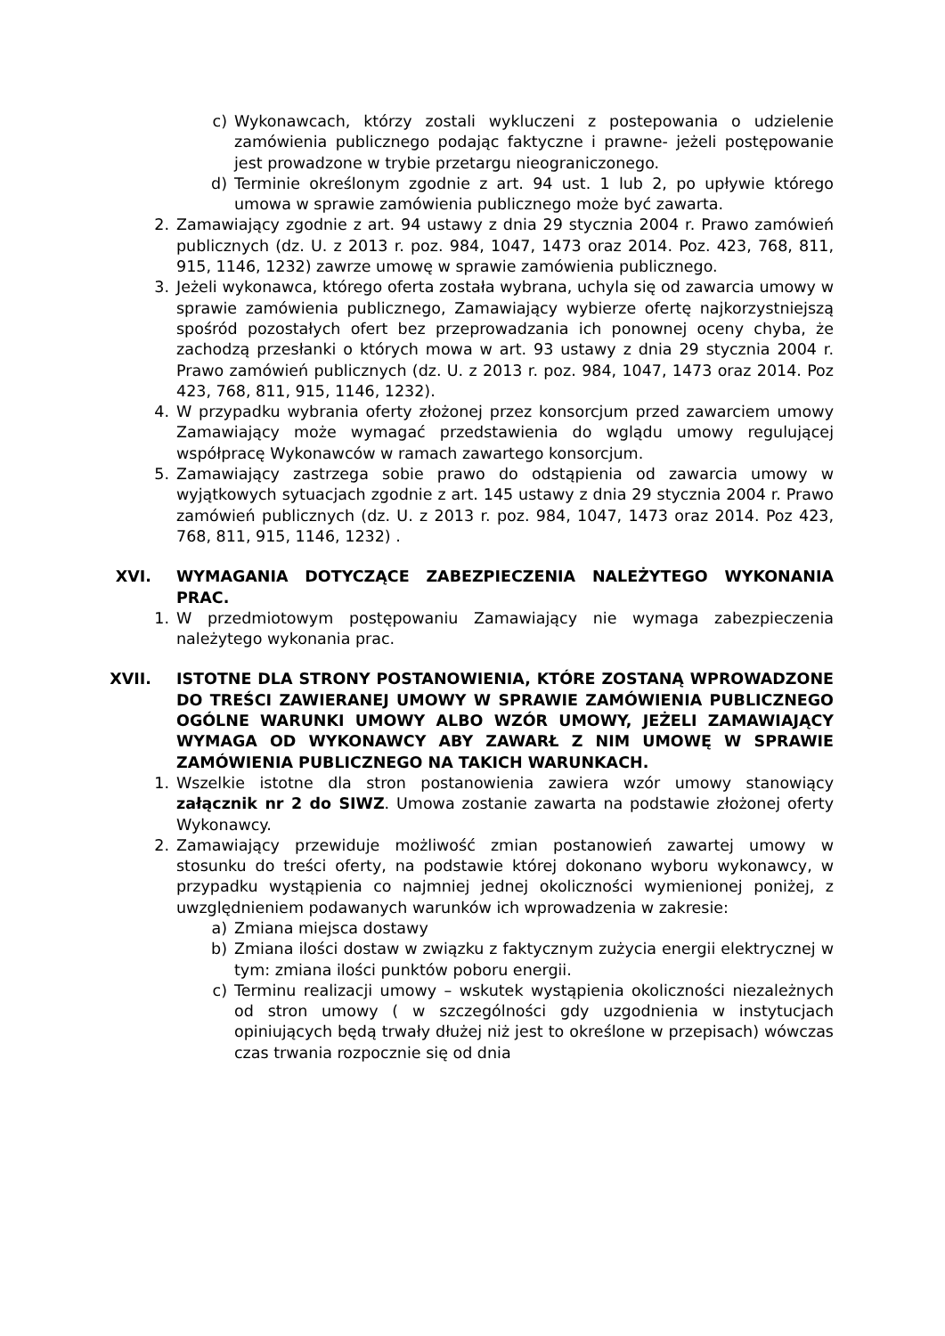c) Wykonawcach, którzy zostali wykluczeni z postepowania o udzielenie zamówienia publicznego podając faktyczne i prawne- jeżeli postępowanie jest prowadzone w trybie przetargu nieograniczonego.
d) Terminie określonym zgodnie z art. 94 ust. 1 lub 2, po upływie którego umowa w sprawie zamówienia publicznego może być zawarta.
2. Zamawiający zgodnie z art. 94 ustawy z dnia 29 stycznia 2004 r. Prawo zamówień publicznych (dz. U. z 2013 r. poz. 984, 1047, 1473 oraz 2014. Poz. 423, 768, 811, 915, 1146, 1232) zawrze umowę w sprawie zamówienia publicznego.
3. Jeżeli wykonawca, którego oferta została wybrana, uchyla się od zawarcia umowy w sprawie zamówienia publicznego, Zamawiający wybierze ofertę najkorzystniejszą spośród pozostałych ofert bez przeprowadzania ich ponownej oceny chyba, że zachodzą przesłanki o których mowa w art. 93 ustawy z dnia 29 stycznia 2004 r. Prawo zamówień publicznych (dz. U. z 2013 r. poz. 984, 1047, 1473 oraz 2014. Poz 423, 768, 811, 915, 1146, 1232).
4. W przypadku wybrania oferty złożonej przez konsorcjum przed zawarciem umowy Zamawiający może wymagać przedstawienia do wglądu umowy regulującej współpracę Wykonawców w ramach zawartego konsorcjum.
5. Zamawiający zastrzega sobie prawo do odstąpienia od zawarcia umowy w wyjątkowych sytuacjach zgodnie z art. 145 ustawy z dnia 29 stycznia 2004 r. Prawo zamówień publicznych (dz. U. z 2013 r. poz. 984, 1047, 1473 oraz 2014. Poz 423, 768, 811, 915, 1146, 1232) .
XVI. WYMAGANIA DOTYCZĄCE ZABEZPIECZENIA NALEŻYTEGO WYKONANIA PRAC.
1. W przedmiotowym postępowaniu Zamawiający nie wymaga zabezpieczenia należytego wykonania prac.
XVII. ISTOTNE DLA STRONY POSTANOWIENIA, KTÓRE ZOSTANĄ WPROWADZONE DO TREŚCI ZAWIERANEJ UMOWY W SPRAWIE ZAMÓWIENIA PUBLICZNEGO OGÓLNE WARUNKI UMOWY ALBO WZÓR UMOWY, JEŻELI ZAMAWIAJĄCY WYMAGA OD WYKONAWCY ABY ZAWARŁ Z NIM UMOWĘ W SPRAWIE ZAMÓWIENIA PUBLICZNEGO NA TAKICH WARUNKACH.
1. Wszelkie istotne dla stron postanowienia zawiera wzór umowy stanowiący załącznik nr 2 do SIWZ. Umowa zostanie zawarta na podstawie złożonej oferty Wykonawcy.
2. Zamawiający przewiduje możliwość zmian postanowień zawartej umowy w stosunku do treści oferty, na podstawie której dokonano wyboru wykonawcy, w przypadku wystąpienia co najmniej jednej okoliczności wymienionej poniżej, z uwzględnieniem podawanych warunków ich wprowadzenia w zakresie:
a) Zmiana miejsca dostawy
b) Zmiana ilości dostaw w związku z faktycznym zużycia energii elektrycznej w tym: zmiana ilości punktów poboru energii.
c) Terminu realizacji umowy – wskutek wystąpienia okoliczności niezależnych od stron umowy ( w szczególności gdy uzgodnienia w instytucjach opiniujących będą trwały dłużej niż jest to określone w przepisach) wówczas czas trwania rozpocznie się od dnia